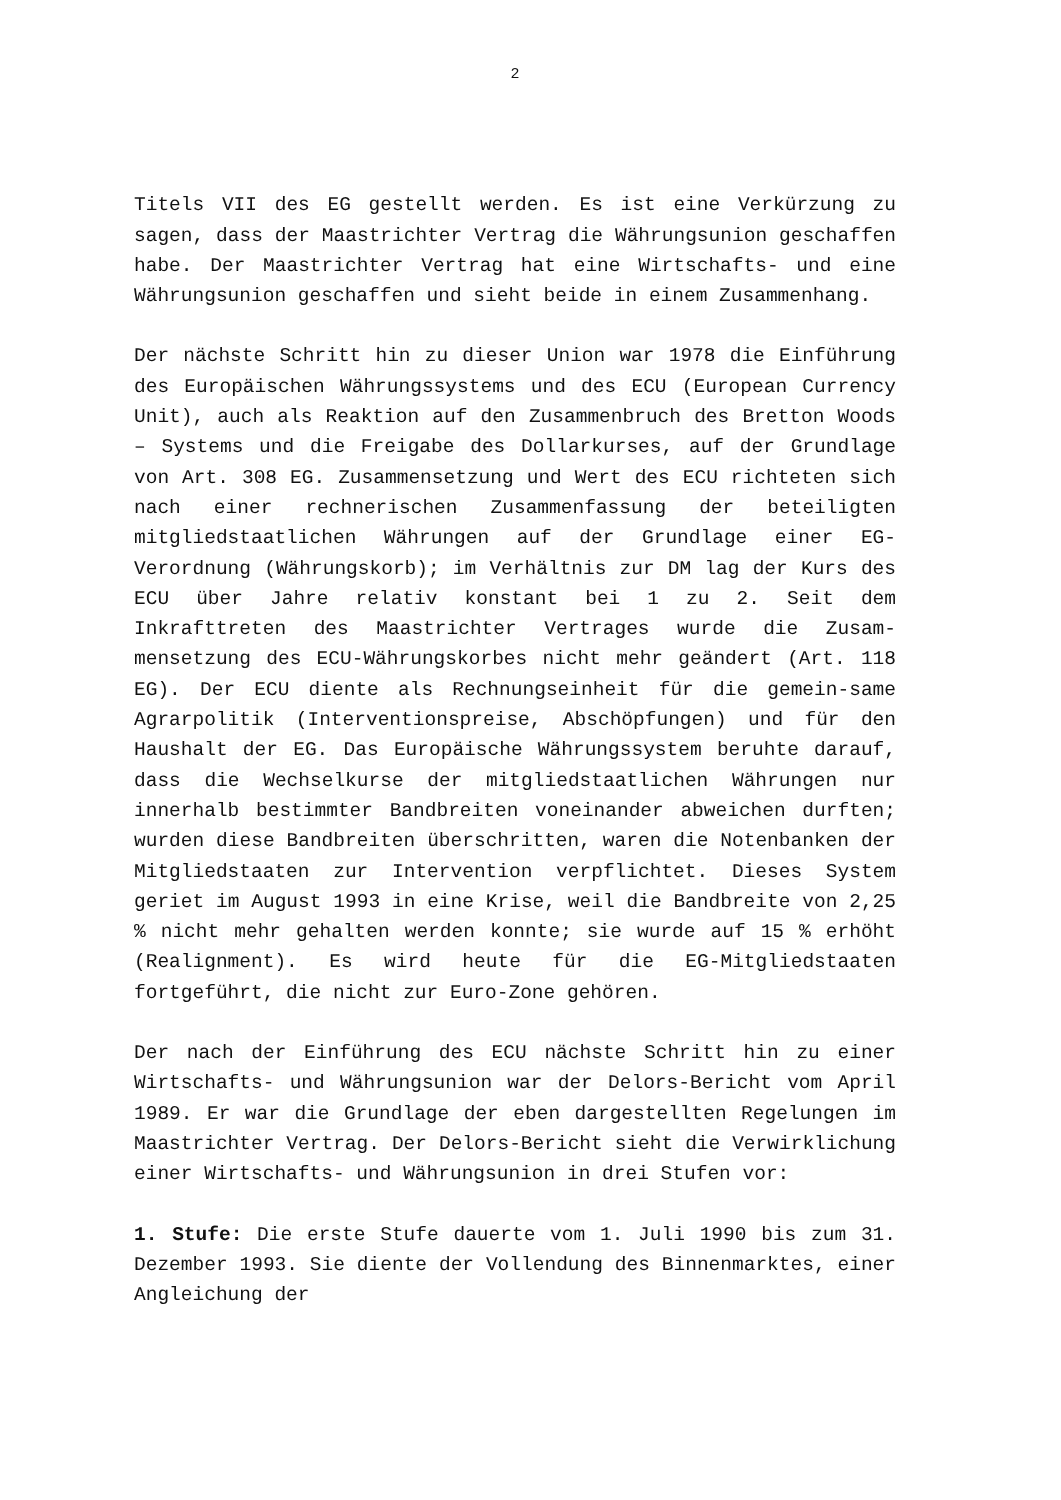2
Titels VII des EG gestellt werden. Es ist eine Verkürzung zu sagen, dass der Maastrichter Vertrag die Währungsunion geschaffen habe. Der Maastrichter Vertrag hat eine Wirtschafts- und eine Währungsunion geschaffen und sieht beide in einem Zusammenhang.
Der nächste Schritt hin zu dieser Union war 1978 die Einführung des Europäischen Währungssystems und des ECU (European Currency Unit), auch als Reaktion auf den Zusammenbruch des Bretton Woods – Systems und die Freigabe des Dollarkurses, auf der Grundlage von Art. 308 EG. Zusammensetzung und Wert des ECU richteten sich nach einer rechnerischen Zusammenfassung der beteiligten mitgliedstaatlichen Währungen auf der Grundlage einer EG-Verordnung (Währungskorb); im Verhältnis zur DM lag der Kurs des ECU über Jahre relativ konstant bei 1 zu 2. Seit dem Inkrafttreten des Maastrichter Vertrages wurde die Zusam-mensetzung des ECU-Währungskorbes nicht mehr geändert (Art. 118 EG). Der ECU diente als Rechnungseinheit für die gemein-same Agrarpolitik (Interventionspreise, Abschöpfungen) und für den Haushalt der EG. Das Europäische Währungssystem beruhte darauf, dass die Wechselkurse der mitgliedstaatlichen Währungen nur innerhalb bestimmter Bandbreiten voneinander abweichen durften; wurden diese Bandbreiten überschritten, waren die Notenbanken der Mitgliedstaaten zur Intervention verpflichtet. Dieses System geriet im August 1993 in eine Krise, weil die Bandbreite von 2,25 % nicht mehr gehalten werden konnte; sie wurde auf 15 % erhöht (Realignment). Es wird heute für die EG-Mitgliedstaaten fortgeführt, die nicht zur Euro-Zone gehören.
Der nach der Einführung des ECU nächste Schritt hin zu einer Wirtschafts- und Währungsunion war der Delors-Bericht vom April 1989. Er war die Grundlage der eben dargestellten Regelungen im Maastrichter Vertrag. Der Delors-Bericht sieht die Verwirklichung einer Wirtschafts- und Währungsunion in drei Stufen vor:
1. Stufe: Die erste Stufe dauerte vom 1. Juli 1990 bis zum 31. Dezember 1993. Sie diente der Vollendung des Binnenmarktes, einer Angleichung der